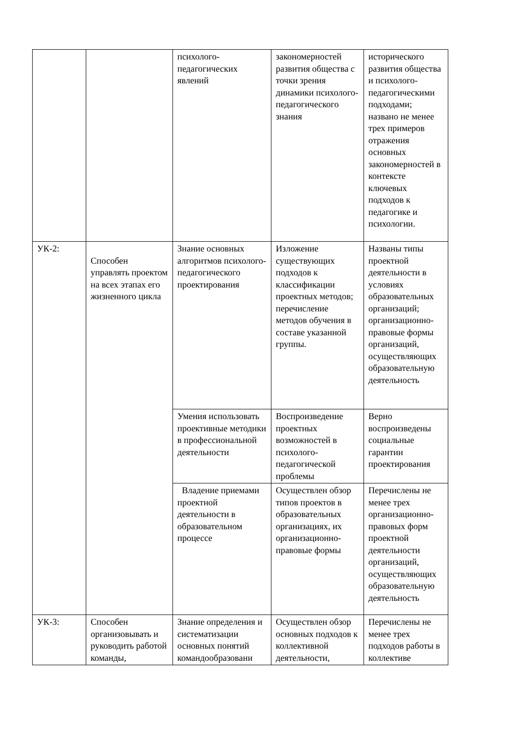| | | психолого-педагогических явлений | закономерностей развития общества с точки зрения динамики психолого-педагогического знания | исторического развития общества и психолого-педагогическими подходами; названо не менее трех примеров отражения основных закономерностей в контексте ключевых подходов к педагогике и психологии. |
| УК-2: | Способен управлять проектом на всех этапах его жизненного цикла | Знание основных алгоритмов психолого-педагогического проектирования | Изложение существующих подходов к классификации проектных методов; перечисление методов обучения в составе указанной группы. | Названы типы проектной деятельности в условиях образовательных организаций; организационно-правовые формы организаций, осуществляющих образовательную деятельность |
| | | Умения использовать проективные методики в профессиональной деятельности | Воспроизведение проектных возможностей в психолого-педагогической проблемы | Верно воспроизведены социальные гарантии проектирования |
| | | Владение приемами проектной деятельности в образовательном процессе | Осуществлен обзор типов проектов в образовательных организациях, их организационно-правовые формы | Перечислены не менее трех организационно-правовых форм проектной деятельности организаций, осуществляющих образовательную деятельность |
| УК-3: | Способен организовывать и руководить работой команды, | Знание определения и систематизации основных понятий командообразовани | Осуществлен обзор основных подходов к коллективной деятельности, | Перечислены не менее трех подходов работы в коллективе |